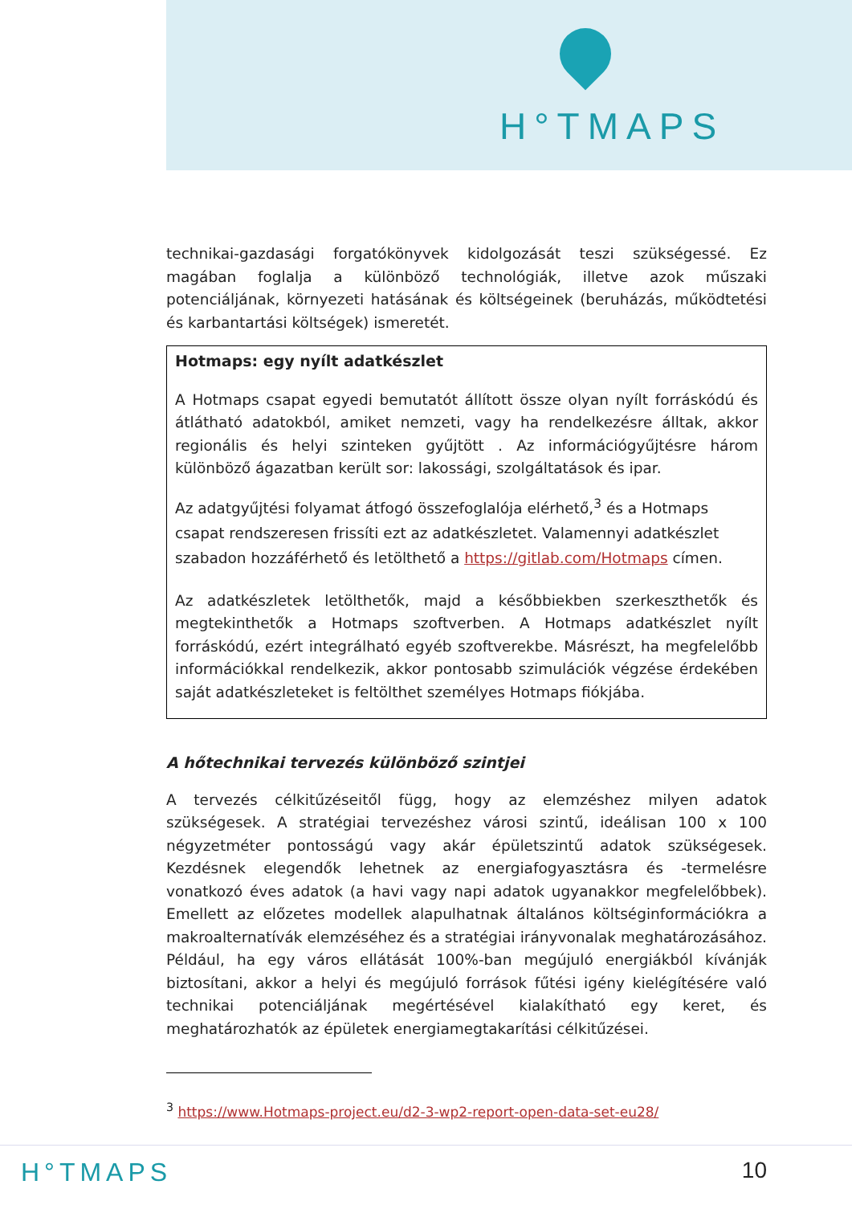H°TMAPS
technikai-gazdasági forgatókönyvek kidolgozását teszi szükségessé. Ez magában foglalja a különböző technológiák, illetve azok műszaki potenciáljának, környezeti hatásának és költségeinek (beruházás, működtetési és karbantartási költségek) ismeretét.
Hotmaps: egy nyílt adatkészlet
A Hotmaps csapat egyedi bemutatót állított össze olyan nyílt forráskódú és átlátható adatokból, amiket nemzeti, vagy ha rendelkezésre álltak, akkor regionális és helyi szinteken gyűjtött . Az információgyűjtésre három különböző ágazatban került sor: lakossági, szolgáltatások és ipar.
Az adatgyűjtési folyamat átfogó összefoglalója elérhető,<sup>3</sup> és a Hotmaps csapat rendszeresen frissíti ezt az adatkészletet. Valamennyi adatkészlet szabadon hozzáférhető és letölthető a https://gitlab.com/Hotmaps címen.
Az adatkészletek letölthetők, majd a későbbiekben szerkeszthetők és megtekinthetők a Hotmaps szoftverben. A Hotmaps adatkészlet nyílt forráskódú, ezért integrálható egyéb szoftverekbe. Másrészt, ha megfelelőbb információkkal rendelkezik, akkor pontosabb szimulációk végzése érdekében saját adatkészleteket is feltölthet személyes Hotmaps fiókjába.
A hőtechnikai tervezés különböző szintjei
A tervezés célkitűzéseitől függ, hogy az elemzéshez milyen adatok szükségesek. A stratégiai tervezéshez városi szintű, ideálisan 100 x 100 négyzetméter pontosságú vagy akár épületszintű adatok szükségesek. Kezdésnek elegendők lehetnek az energiafogyasztásra és -termelésre vonatkozó éves adatok (a havi vagy napi adatok ugyanakkor megfelelőbbek). Emellett az előzetes modellek alapulhatnak általános költséginformációkra a makroalternatívák elemzéséhez és a stratégiai irányvonalak meghatározásához. Például, ha egy város ellátását 100%-ban megújuló energiákból kívánják biztosítani, akkor a helyi és megújuló források fűtési igény kielégítésére való technikai potenciáljának megértésével kialakítható egy keret, és meghatározhatók az épületek energiamegtakarítási célkitűzései.
<sup>3</sup> https://www.Hotmaps-project.eu/d2-3-wp2-report-open-data-set-eu28/
H°TMAPS 10